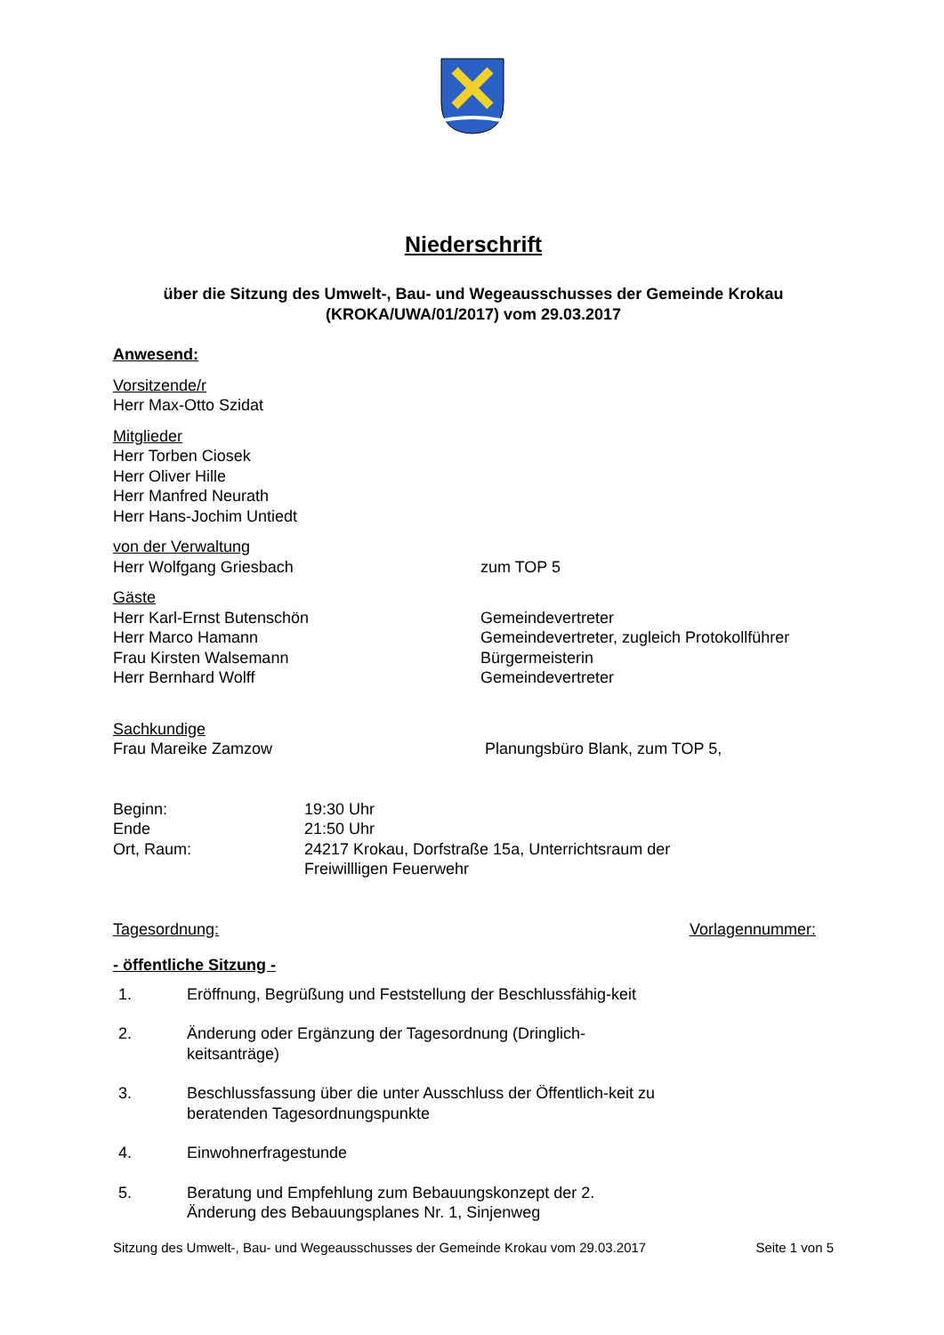Niederschrift
über die Sitzung des Umwelt-, Bau- und Wegeausschusses der Gemeinde Krokau
(KROKA/UWA/01/2017) vom 29.03.2017
Anwesend:
Vorsitzende/r
Herr Max-Otto Szidat
Mitglieder
Herr Torben Ciosek
Herr Oliver Hille
Herr Manfred Neurath
Herr Hans-Jochim Untiedt
von der Verwaltung
Herr Wolfgang Griesbach zum TOP 5
Gäste
Herr Karl-Ernst Butenschön Gemeindevertreter
Herr Marco Hamann Gemeindevertreter, zugleich Protokollführer
Frau Kirsten Walsemann Bürgermeisterin
Herr Bernhard Wolff Gemeindevertreter
Sachkundige
Frau Mareike Zamzow Planungsbüro Blank, zum TOP 5,
Beginn: 19:30 Uhr
Ende 21:50 Uhr
Ort, Raum: 24217 Krokau, Dorfstraße 15a, Unterrichtsraum der
Freiwillligen Feuerwehr
Tagesordnung: Vorlagennummer:
- öffentliche Sitzung -
1. Eröffnung, Begrüßung und Feststellung der Beschlussfähig-keit
2. Änderung oder Ergänzung der Tagesordnung (Dringlich-keitsanträge)
3. Beschlussfassung über die unter Ausschluss der Öffentlich-keit zu beratenden Tagesordnungspunkte
4. Einwohnerfragestunde
5. Beratung und Empfehlung zum Bebauungskonzept der 2. Änderung des Bebauungsplanes Nr. 1, Sinjenweg
Sitzung des Umwelt-, Bau- und Wegeausschusses der Gemeinde Krokau vom 29.03.2017 Seite 1 von 5